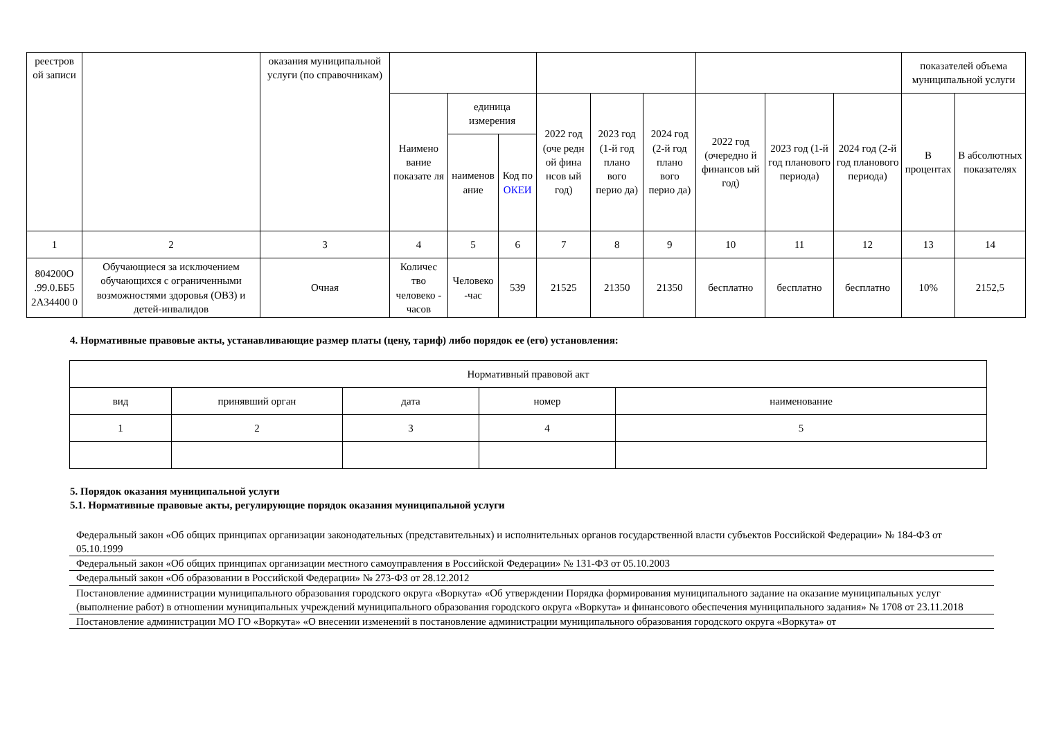| реестров ой записи | | оказания муниципальной услуги (по справочникам) | | | | | | | | | | показателей объема муниципальной услуги | |
| | | | Наимено вание показате ля | единица измерения | | 2022 год (оче редн ой фина нсов ый год) | 2023 год (1-й год плано вого перио да) | 2024 год (2-й год плано вого перио да) | 2022 год (очередно й финансов ый год) | 2023 год (1-й год планового периода) | 2024 год (2-й год планового периода) | В процентах | В абсолютных показателях |
| | | | | наименов ание | Код по ОКЕИ | | | | | | | | |
| 1 | 2 | 3 | 4 | 5 | 6 | 7 | 8 | 9 | 10 | 11 | 12 | 13 | 14 |
| 804200О .99.0.ББ5 2А34400 0 | Обучающиеся за исключением обучающихся с ограниченными возможностями здоровья (ОВЗ) и детей-инвалидов | Очная | Количес тво человеко - часов | Человеко -час | 539 | 21525 | 21350 | 21350 | бесплатно | бесплатно | бесплатно | 10% | 2152,5 |
4. Нормативные правовые акты, устанавливающие размер платы (цену, тариф) либо порядок ее (его) установления:
| Нормативный правовой акт | | | | |
| вид | принявший орган | дата | номер | наименование |
| 1 | 2 | 3 | 4 | 5 |
5. Порядок оказания муниципальной услуги
5.1. Нормативные правовые акты, регулирующие порядок оказания муниципальной услуги
Федеральный закон «Об общих принципах организации законодательных (представительных) и исполнительных органов государственной власти субъектов Российской Федерации» № 184-ФЗ от 05.10.1999
Федеральный закон «Об общих принципах организации местного самоуправления в Российской Федерации» № 131-ФЗ от 05.10.2003
Федеральный закон «Об образовании в Российской Федерации» № 273-ФЗ от 28.12.2012
Постановление администрации муниципального образования городского округа «Воркута» «Об утверждении Порядка формирования муниципального задание на оказание муниципальных услуг (выполнение работ) в отношении муниципальных учреждений муниципального образования городского округа «Воркута» и финансового обеспечения муниципального задания» № 1708 от 23.11.2018
Постановление администрации МО ГО «Воркута» «О внесении изменений в постановление администрации муниципального образования городского округа «Воркута» от